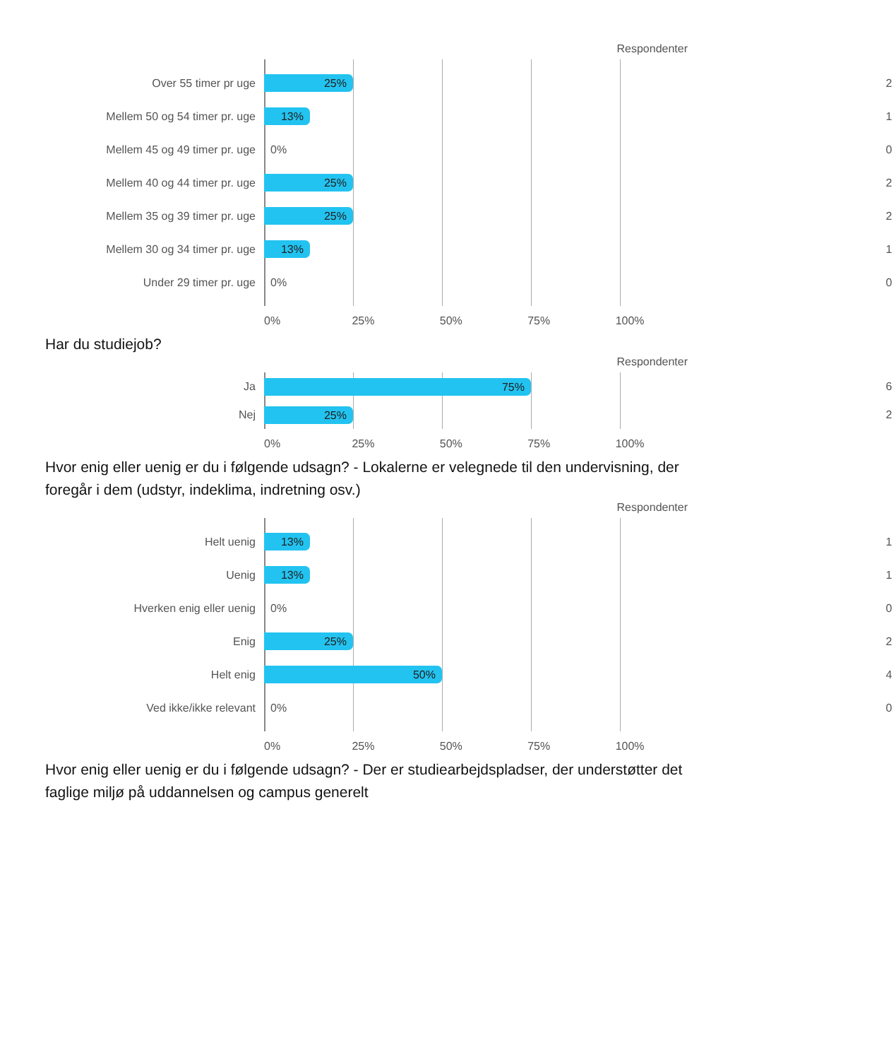Respondenter
Over 55 timer pr uge
25%
2
Mellem 50 og 54 timer pr. uge
13%
1
Mellem 45 og 49 timer pr. uge 0%
0
Mellem 40 og 44 timer pr. uge
25%
2
Mellem 35 og 39 timer pr. uge
25%
2
Mellem 30 og 34 timer pr. uge
13%
1
Under 29 timer pr. uge 0%
0
0% 25% 50% 75% 100%
Har du studiejob?
Respondenter
Ja
75%
6
Nej
25%
2
0% 25% 50% 75% 100%
Hvor enig eller uenig er du i følgende udsagn? - Lokalerne er velegnede til den undervisning, der foregår i dem (udstyr, indeklima, indretning osv.)
Respondenter
Helt uenig
13%
1
Uenig
13%
1
Hverken enig eller uenig 0%
0
Enig
25%
2
Helt enig
50%
4
Ved ikke/ikke relevant 0%
0
0% 25% 50% 75% 100%
Hvor enig eller uenig er du i følgende udsagn? - Der er studiearbejdspladser, der understøtter det faglige miljø på uddannelsen og campus generelt